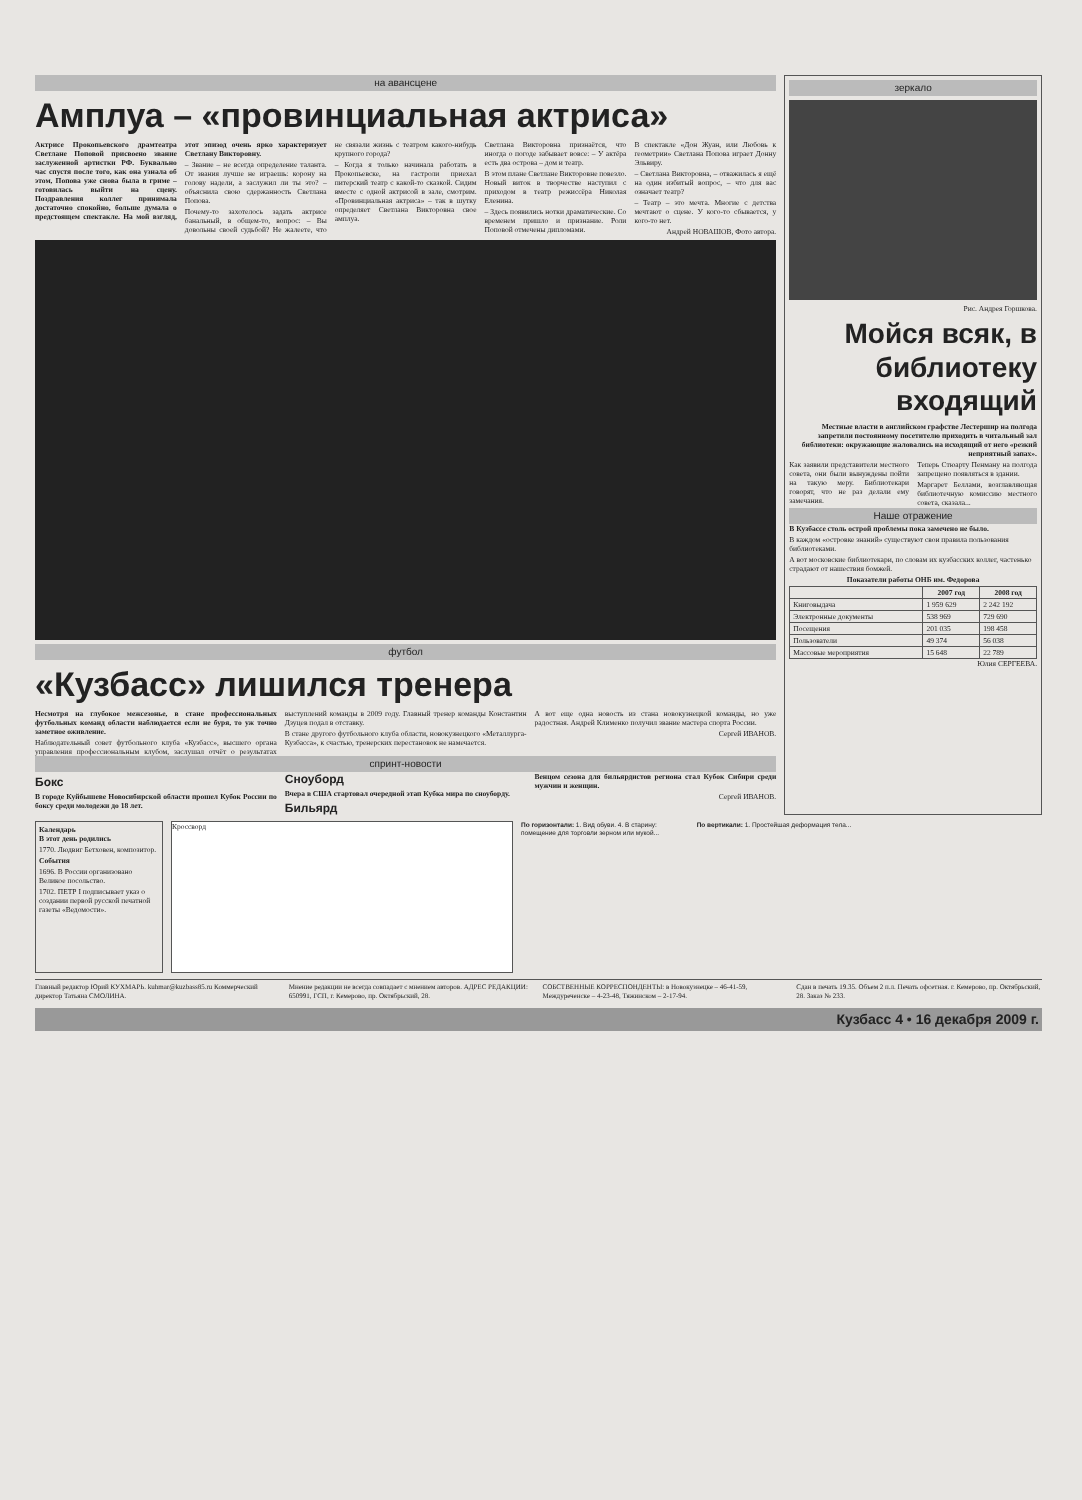на авансцене
Амплуа – «провинциальная актриса»
Актрисе Прокопьевского драмтеатра Светлане Поповой присвоено звание заслуженной артистки РФ. Буквально час спустя после того, как она узнала об этом, Попова уже снова была в гриме – готовилась выйти на сцену. Поздравления коллег принимала достаточно спокойно, больше думала о предстоящем спектакле. На мой взгляд, этот эпизод очень ярко характеризует Светлану Викторовну.
– Звание – не всегда определение таланта. От звания лучше не играешь: корону на голову надели, а заслужил ли ты это? – объяснила свою сдержанность Светлана Попова.
Почему-то захотелось задать актрисе банальный, в общем-то, вопрос: – Вы довольны своей судьбой? Не жалеете, что не связали жизнь с театром какого-нибудь крупного города?
– Когда я только начинала работать в Прокопьевске, на гастроли приехал питерский театр с какой-то сказкой. Сидим вместе с одной актрисой в зале, смотрим. «Провинциальная актриса» – так в шутку определяет Светлана Викторовна свое амплуа.
Светлана Викторовна признаётся, что иногда о погоде забывает вовсе: – У актёра есть два острова – дом и театр.
В этом плане Светлане Викторовне повезло. Новый виток в творчестве наступил с приходом в театр режиссёра Николая Еленина.
– Здесь появились нотки драматические. Со временем пришло и признание. Роли Поповой отмечены дипломами.
В спектакле «Дон Жуан, или Любовь к геометрии» Светлана Попова играет Донну Эльвиру.
– Светлана Викторовна, – отважилась я ещё на один избитый вопрос, – что для вас означает театр?
– Театр – это мечта. Многие с детства мечтают о сцене. У кого-то сбывается, у кого-то нет.
Андрей НОВАШОВ, Фото автора.
футбол
«Кузбасс» лишился тренера
Несмотря на глубокое межсезонье, в стане профессиональных футбольных команд области наблюдается если не буря, то уж точно заметное оживление.
Наблюдательный совет футбольного клуба «Кузбасс», высшего органа управления профессиональным клубом, заслушал отчёт о результатах выступлений команды в 2009 году. Главный тренер команды Константин Дзуцев подал в отставку.
В стане другого футбольного клуба области, новокузнецкого «Металлурга-Кузбасса», к счастью, тренерских перестановок не намечается.
А вот еще одна новость из стана новокузнецкой команды, но уже радостная. Андрей Клименко получил звание мастера спорта России.
Сергей ИВАНОВ.
спринт-новости
Бокс
В городе Куйбышеве Новосибирской области прошел Кубок России по боксу среди молодежи до 18 лет.
Сноуборд
Вчера в США стартовал очередной этап Кубка мира по сноуборду.
Бильярд
Венцом сезона для бильярдистов региона стал Кубок Сибири среди мужчин и женщин.
Сергей ИВАНОВ.
зеркало
Рис. Андрея Горшкова.
Мойся всяк, в библиотеку входящий
Местные власти в английском графстве Лестершир на полгода запретили постоянному посетителю приходить в читальный зал библиотеки: окружающие жаловались на исходящий от него «резкий неприятный запах».
Как заявили представители местного совета, они были вынуждены пойти на такую меру. Библиотекари говорят, что не раз делали ему замечания.
Теперь Стюарту Пенману на полгода запрещено появляться в здании.
Маргарет Беллами, возглавляющая библиотечную комиссию местного совета, сказала...
Наше отражение
В Кузбассе столь острой проблемы пока замечено не было.
В каждом «островке знаний» существуют свои правила пользования библиотеками.
А вот московские библиотекари, по словам их кузбасских коллег, частенько страдают от нашествия бомжей.
Показатели работы ОНБ им. Федорова
| | 2007 год | 2008 год |
| --- | --- | --- |
| Книговыдача | 1 959 629 | 2 242 192 |
| Электронные документы | 538 969 | 729 690 |
| Посещения | 201 035 | 198 458 |
| Пользователи | 49 374 | 56 038 |
| Массовые мероприятия | 15 648 | 22 789 |
Юлия СЕРГЕЕВА.
Календарь
В этот день родились
1770. Людвиг Бетховен, композитор.
События
1696. В России организовано Великое посольство.
1702. ПЕТР I подписывает указ о создании первой русской печатной газеты «Ведомости».
Кроссворд
По горизонтали: 1. Вид обуви. 4. В старину: помещение для торговли зерном или мукой...
По вертикали: 1. Простейшая деформация тела...
Главный редактор Юрий КУХМАРЬ. kuhmar@kuzbass85.ru Коммерческий директор Татьяна СМОЛИНА.
Мнение редакции не всегда совпадает с мнением авторов. АДРЕС РЕДАКЦИИ: 650991, ГСП, г. Кемерово, пр. Октябрьский, 28.
СОБСТВЕННЫЕ КОРРЕСПОНДЕНТЫ: в Новокузнецке – 46-41-59, Междуреченске – 4-23-48, Тяжинском – 2-17-94.
Сдан в печать 19.35. Объем 2 п.л. Печать офсетная. г. Кемерово, пр. Октябрьский, 28. Заказ № 233.
Кузбасс 4 • 16 декабря 2009 г.